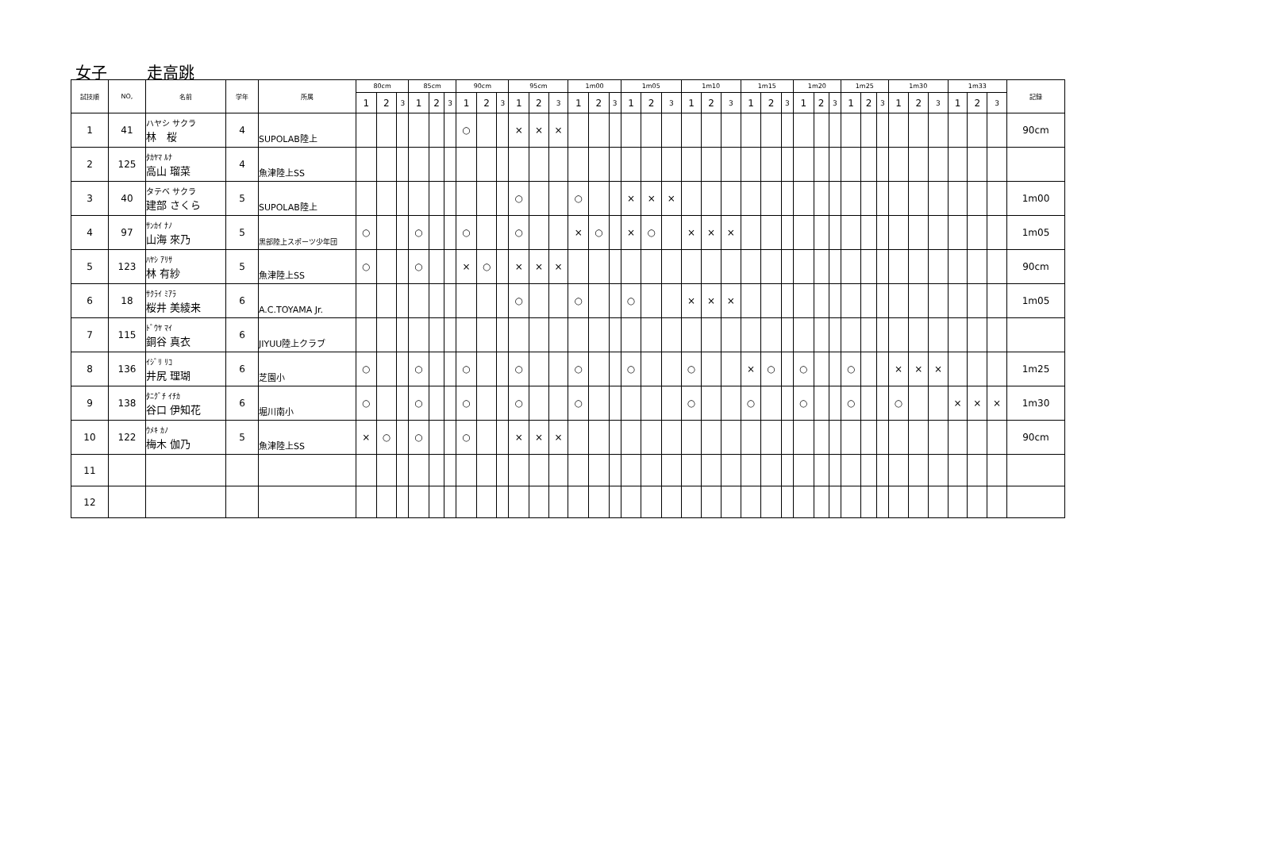女子 走高跳
| 試技順 | NO, | 名前 | 学年 | 所属 | 80cm | | | 85cm | | | 90cm | | | 95cm | | | 1m00 | | | 1m05 | | | 1m10 | | | 1m15 | | | 1m20 | | | 1m25 | | | 1m30 | | | 1m33 | | | 記録 |
| --- | --- | --- | --- | --- | --- | --- | --- | --- | --- | --- | --- | --- | --- | --- | --- | --- | --- | --- | --- | --- | --- | --- | --- | --- | --- | --- | --- | --- | --- | --- | --- | --- | --- | --- | --- | --- | --- | --- | --- | --- | --- |
| | | | | | 1 | 2 | 3 | 1 | 2 | 3 | 1 | 2 | 3 | 1 | 2 | 3 | 1 | 2 | 3 | 1 | 2 | 3 | 1 | 2 | 3 | 1 | 2 | 3 | 1 | 2 | 3 | 1 | 2 | 3 | 1 | 2 | 3 | 1 | 2 | 3 | |
| 1 | 41 | ハヤシ サクラ 林 桜 | 4 | SUPOLAB陸上 | | | | | | | ○ | | | × | × | × | | | | | | | | | | | | | | | | | | | | | | | | | 90cm |
| 2 | 125 | ﾀｶﾔﾏ ﾙﾅ 高山 瑠菜 | 4 | 魚津陸上SS | | | | | | | | | | | | | | | | | | | | | | | | | | | | | | | | | | | | | |
| 3 | 40 | タテベ サクラ 建部 さくら | 5 | SUPOLAB陸上 | | | | | | | | | | ○ | | | ○ | | | × | × | × | | | | | | | | | | | | | | | | | | | 1m00 |
| 4 | 97 | ｻﾝｶｲ ﾅﾉ 山海 來乃 | 5 | 黒部陸上スポーツ少年団 | ○ | | | ○ | | | ○ | | | ○ | | | × | ○ | | × | ○ | | × | × | × | | | | | | | | | | | | | | | | 1m05 |
| 5 | 123 | ﾊﾔｼ ｱﾘｻ 林 有紗 | 5 | 魚津陸上SS | ○ | | | ○ | | | × | ○ | | × | × | × | | | | | | | | | | | | | | | | | | | | | | | | | 90cm |
| 6 | 18 | ｻｸﾗｲ ﾐｱﾗ 桜井 美綾来 | 6 | A.C.TOYAMA Jr. | | | | | | | | | | ○ | | | ○ | | | ○ | | | × | × | × | | | | | | | | | | | | | | | | 1m05 |
| 7 | 115 | ﾄﾞｳﾔ ﾏｲ 銅谷 真衣 | 6 | JIYUU陸上クラブ | | | | | | | | | | | | | | | | | | | | | | | | | | | | | | | | | | | | | |
| 8 | 136 | ｲｼﾞﾘ ﾘｺ 井尻 理瑚 | 6 | 芝園小 | ○ | | | ○ | | | ○ | | | ○ | | | ○ | | | ○ | | | ○ | | | × | ○ | | ○ | | | ○ | | | × | × | × | | | | 1m25 |
| 9 | 138 | ﾀﾆｸﾞﾁ ｲﾁｶ 谷口 伊知花 | 6 | 堀川南小 | ○ | | | ○ | | | ○ | | | ○ | | | ○ | | | | | | ○ | | | ○ | | | ○ | | | ○ | | | ○ | | | × | × | × | 1m30 |
| 10 | 122 | ｳﾒｷ ｶﾉ 梅木 伽乃 | 5 | 魚津陸上SS | × | ○ | | ○ | | | ○ | | | × | × | × | | | | | | | | | | | | | | | | | | | | | | | | | 90cm |
| 11 | | | | | | | | | | | | | | | | | | | | | | | | | | | | | | | | | | | | | | | | | |
| 12 | | | | | | | | | | | | | | | | | | | | | | | | | | | | | | | | | | | | | | | | | |